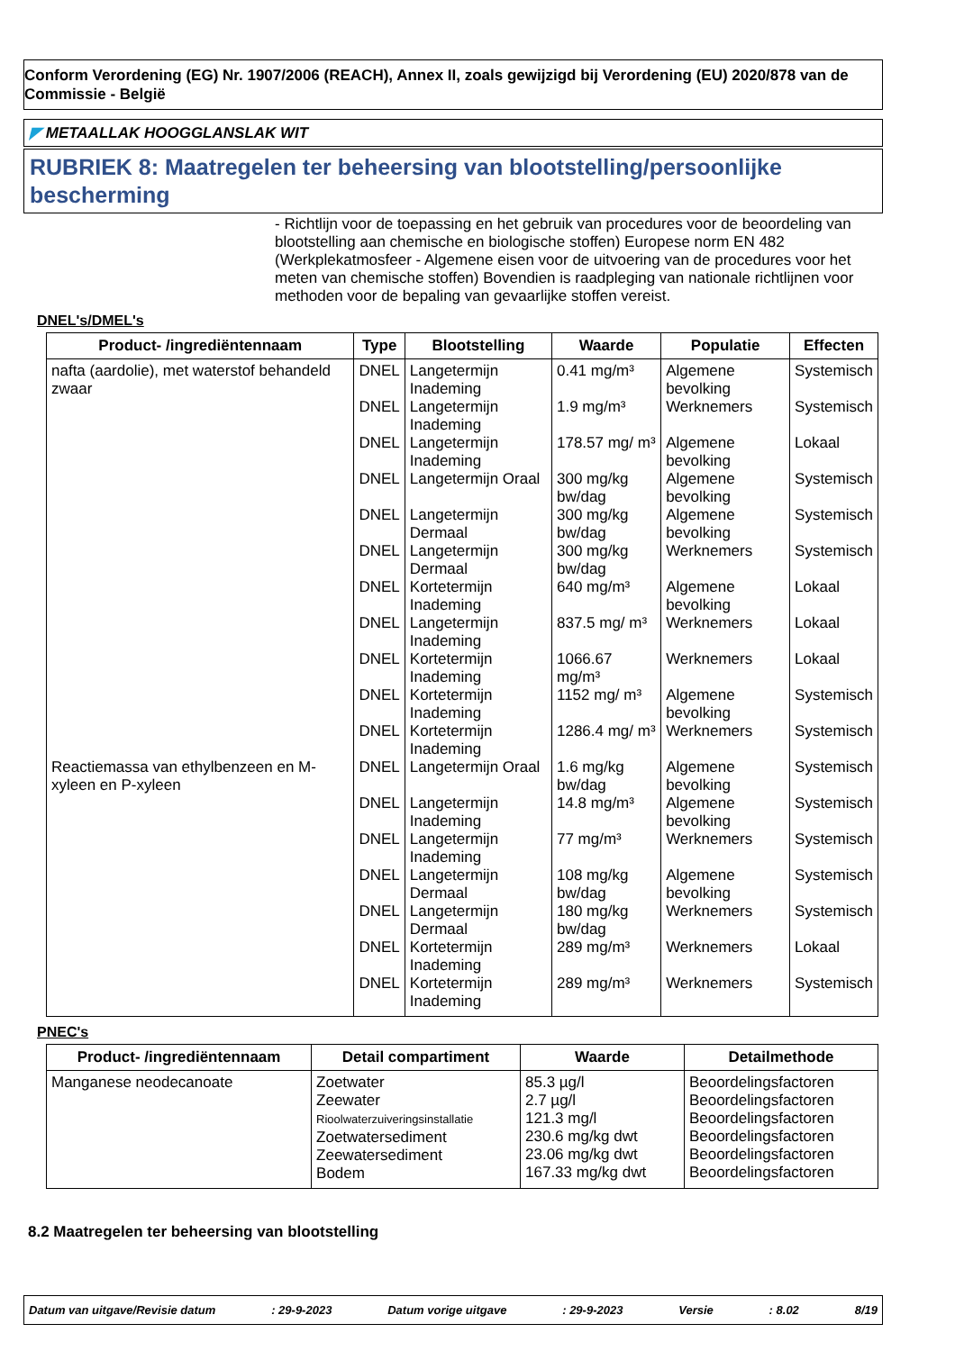Conform Verordening (EG) Nr. 1907/2006 (REACH), Annex II, zoals gewijzigd bij Verordening (EU) 2020/878 van de Commissie - België
◤ METAALLAK HOOGGLANSLAK WIT
RUBRIEK 8: Maatregelen ter beheersing van blootstelling/persoonlijke bescherming
- Richtlijn voor de toepassing en het gebruik van procedures voor de beoordeling van blootstelling aan chemische en biologische stoffen) Europese norm EN 482 (Werkplekatmosfeer - Algemene eisen voor de uitvoering van de procedures voor het meten van chemische stoffen) Bovendien is raadpleging van nationale richtlijnen voor methoden voor de bepaling van gevaarlijke stoffen vereist.
DNEL's/DMEL's
| Product- /ingrediëntennaam | Type | Blootstelling | Waarde | Populatie | Effecten |
| --- | --- | --- | --- | --- | --- |
| nafta (aardolie), met waterstof behandeld zwaar | DNEL | Langetermijn Inademing | 0.41 mg/m³ | Algemene bevolking | Systemisch |
| | DNEL | Langetermijn Inademing | 1.9 mg/m³ | Werknemers | Systemisch |
| | DNEL | Langetermijn Inademing | 178.57 mg/ m³ | Algemene bevolking | Lokaal |
| | DNEL | Langetermijn Oraal | 300 mg/kg bw/dag | Algemene bevolking | Systemisch |
| | DNEL | Langetermijn Dermaal | 300 mg/kg bw/dag | Algemene bevolking | Systemisch |
| | DNEL | Langetermijn Dermaal | 300 mg/kg bw/dag | Werknemers | Systemisch |
| | DNEL | Kortetermijn Inademing | 640 mg/m³ | Algemene bevolking | Lokaal |
| | DNEL | Langetermijn Inademing | 837.5 mg/ m³ | Werknemers | Lokaal |
| | DNEL | Kortetermijn Inademing | 1066.67 mg/m³ | Werknemers | Lokaal |
| | DNEL | Kortetermijn Inademing | 1152 mg/ m³ | Algemene bevolking | Systemisch |
| | DNEL | Kortetermijn Inademing | 1286.4 mg/ m³ | Werknemers | Systemisch |
| Reactiemassa van ethylbenzeen en M-xyleen en P-xyleen | DNEL | Langetermijn Oraal | 1.6 mg/kg bw/dag | Algemene bevolking | Systemisch |
| | DNEL | Langetermijn Inademing | 14.8 mg/m³ | Algemene bevolking | Systemisch |
| | DNEL | Langetermijn Inademing | 77 mg/m³ | Werknemers | Systemisch |
| | DNEL | Langetermijn Dermaal | 108 mg/kg bw/dag | Algemene bevolking | Systemisch |
| | DNEL | Langetermijn Dermaal | 180 mg/kg bw/dag | Werknemers | Systemisch |
| | DNEL | Kortetermijn Inademing | 289 mg/m³ | Werknemers | Lokaal |
| | DNEL | Kortetermijn Inademing | 289 mg/m³ | Werknemers | Systemisch |
PNEC's
| Product- /ingrediëntennaam | Detail compartiment | Waarde | Detailmethode |
| --- | --- | --- | --- |
| Manganese neodecanoate | Zoetwater Zeewater Rioolwaterzuiveringsinstallatie Zoetwatersediment Zeewatersediment Bodem | 85.3 µg/l 2.7 µg/l 121.3 mg/l 230.6 mg/kg dwt 23.06 mg/kg dwt 167.33 mg/kg dwt | Beoordelingsfactoren Beoordelingsfactoren Beoordelingsfactoren Beoordelingsfactoren Beoordelingsfactoren Beoordelingsfactoren |
8.2 Maatregelen ter beheersing van blootstelling
Datum van uitgave/Revisie datum: 29-9-2023 Datum vorige uitgave: 29-9-2023 Versie: 8.02 8/19